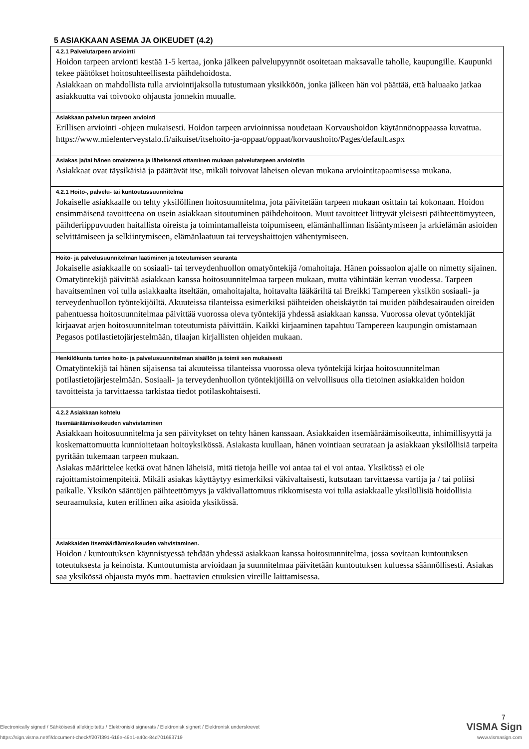5 ASIAKKAAN ASEMA JA OIKEUDET (4.2)
| 4.2.1 Palvelutarpeen arviointi Hoidon tarpeen arvionti kestää 1-5 kertaa, jonka jälkeen palvelupyynnöt osoitetaan maksavalle taholle, kaupungille. Kaupunki tekee päätökset hoitosuhteellisesta päihdehoidosta. Asiakkaan on mahdollista tulla arviointijaksolla tutustumaan yksikköön, jonka jälkeen hän voi päättää, että haluaako jatkaa asiakkuutta vai toivooko ohjausta jonnekin muualle. |
| Asiakkaan palvelun tarpeen arviointi Erillisen arviointi -ohjeen mukaisesti. Hoidon tarpeen arvioinnissa noudetaan Korvaushoidon käytännönoppaassa kuvattua. https://www.mielenterveystalo.fi/aikuiset/itsehoito-ja-oppaat/oppaat/korvaushoito/Pages/default.aspx |
| Asiakas ja/tai hänen omaistensa ja läheisensä ottaminen mukaan palvelutarpeen arviointiin Asiakkaat ovat täysikäisiä ja päättävät itse, mikäli toivovat läheisen olevan mukana arviointitapaamisessa mukana. |
| 4.2.1 Hoito-, palvelu- tai kuntoutussuunnitelma Jokaiselle asiakkaalle on tehty yksilöllinen hoitosuunnitelma, jota päivitetään tarpeen mukaan osittain tai kokonaan. Hoidon ensimmäisenä tavoitteena on usein asiakkaan sitoutuminen päihdehoitoon. Muut tavoitteet liittyvät yleisesti päihteettömyyteen, päihderiippuvuuden haitallista oireista ja toimintamalleista toipumiseen, elämänhallinnan lisääntymiseen ja arkielämän asioiden selvittämiseen ja selkiintymiseen, elämänlaatuun tai terveyshaittojen vähentymiseen. |
| Hoito- ja palvelusuunnitelman laatiminen ja toteutumisen seuranta Jokaiselle asiakkaalle on sosiaali- tai terveydenhuollon omatyöntekijä /omahoitaja. Hänen poissaolon ajalle on nimetty sijainen. Omatyöntekijä päivittää asiakkaan kanssa hoitosuunnitelmaa tarpeen mukaan, mutta vähintään kerran vuodessa. Tarpeen havaitseminen voi tulla asiakkaalta itseltään, omahoitajalta, hoitavalta lääkäriltä tai Breikki Tampereen yksikön sosiaali- ja terveydenhuollon työntekijöiltä. Akuuteissa tilanteissa esimerkiksi päihteiden oheiskäytön tai muiden päihdesairauden oireiden pahentuessa hoitosuunnitelmaa päivittää vuorossa oleva työntekijä yhdessä asiakkaan kanssa. Vuorossa olevat työntekijät kirjaavat arjen hoitosuunnitelman toteutumista päivittäin. Kaikki kirjaaminen tapahtuu Tampereen kaupungin omistamaan Pegasos potilastietojärjestelmään, tilaajan kirjallisten ohjeiden mukaan. |
| Henkilökunta tuntee hoito- ja palvelusuunnitelman sisällön ja toimii sen mukaisesti Omatyöntekijä tai hänen sijaisensa tai akuuteissa tilanteissa vuorossa oleva työntekijä kirjaa hoitosuunnitelman potilastietojärjestelmään. Sosiaali- ja terveydenhuollon työntekijöillä on velvollisuus olla tietoinen asiakkaiden hoidon tavoitteista ja tarvittaessa tarkistaa tiedot potilaskohtaisesti. |
| 4.2.2 Asiakkaan kohtelu Itsemääräämisoikeuden vahvistaminen Asiakkaan hoitosuunnitelma ja sen päivitykset on tehty hänen kanssaan. Asiakkaiden itsemääräämisoikeutta, inhimillisyyttä ja koskemattomuutta kunnioitetaan hoitoyksikössä. Asiakasta kuullaan, hänen vointiaan seurataan ja asiakkaan yksilöllisiä tarpeita pyritään tukemaan tarpeen mukaan. Asiakas määrittelee ketkä ovat hänen läheisiä, mitä tietoja heille voi antaa tai ei voi antaa. Yksikössä ei ole rajoittamistoimenpiteitä. Mikäli asiakas käyttäytyy esimerkiksi väkivaltaisesti, kutsutaan tarvittaessa vartija ja / tai poliisi paikalle. Yksikön sääntöjen päihteettömyys ja väkivallattomuus rikkomisesta voi tulla asiakkaalle yksilöllisiä hoidollisia seuraamuksia, kuten erillinen aika asioida yksikössä. |
| Asiakkaiden itsemääräämisoikeuden vahvistaminen. Hoidon / kuntoutuksen käynnistyessä tehdään yhdessä asiakkaan kanssa hoitosuunnitelma, jossa sovitaan kuntoutuksen toteutuksesta ja keinoista. Kuntoutumista arvioidaan ja suunnitelmaa päivitetään kuntoutuksen kuluessa säännöllisesti. Asiakas saa yksikössä ohjausta myös mm. haettavien etuuksien vireille laittamisessa. |
7
Electronically signed / Sähköisesti allekirjoitettu / Elektroniskt signerats / Elektronisk signert / Elektronisk underskrevet VISMA Sign
https://sign.visma.net/fi/document-check/f207f391-616e-49b1-a40c-84d701693719 www.vismasign.com